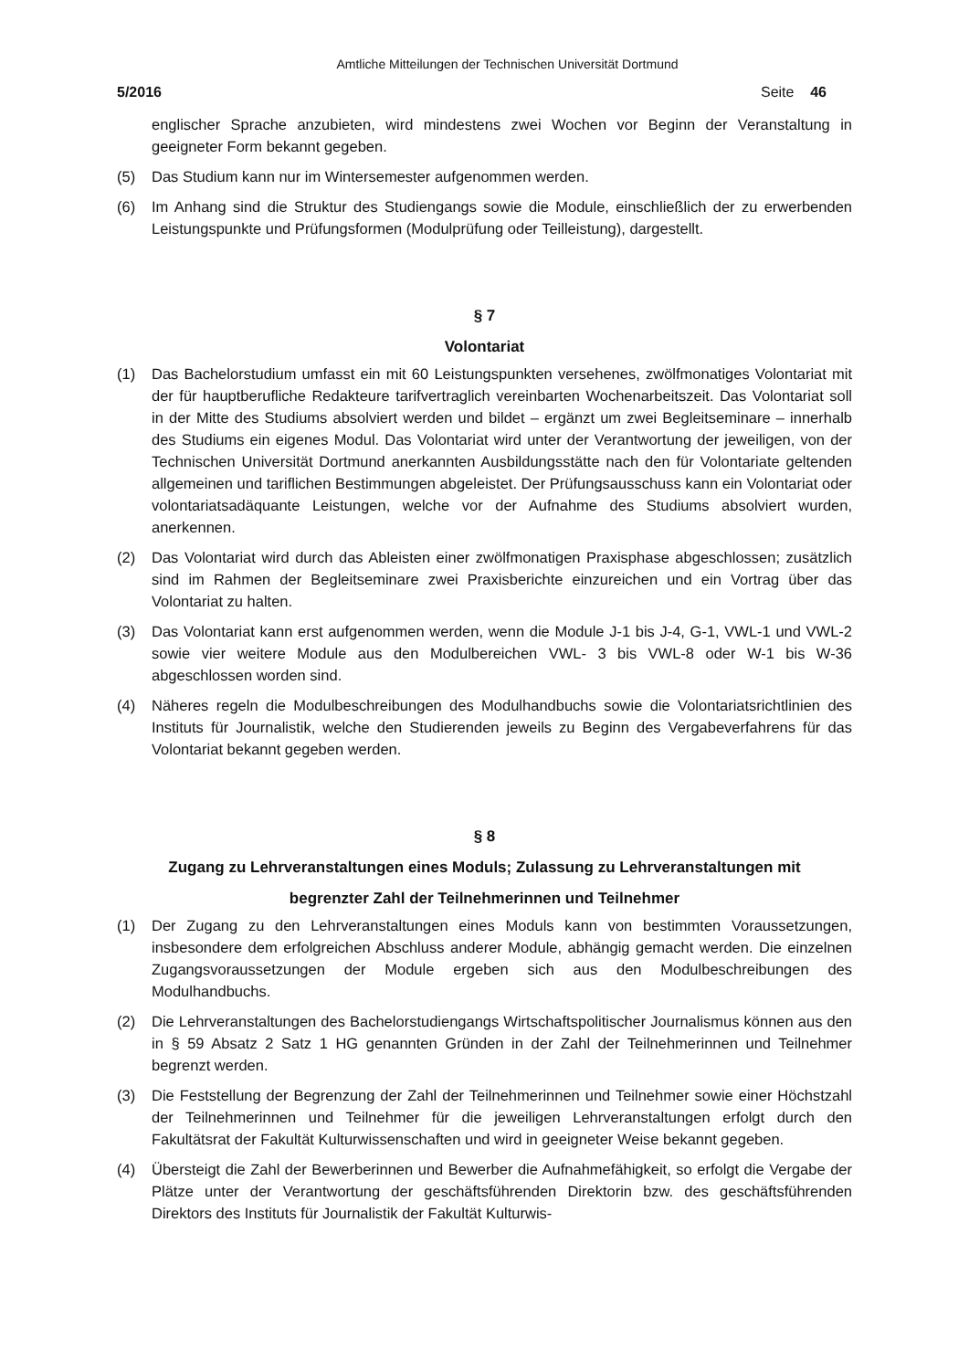Amtliche Mitteilungen der Technischen Universität Dortmund
5/2016 Seite 46
englischer Sprache anzubieten, wird mindestens zwei Wochen vor Beginn der Veranstaltung in geeigneter Form bekannt gegeben.
(5) Das Studium kann nur im Wintersemester aufgenommen werden.
(6) Im Anhang sind die Struktur des Studiengangs sowie die Module, einschließlich der zu erwerbenden Leistungspunkte und Prüfungsformen (Modulprüfung oder Teilleistung), dargestellt.
§ 7
Volontariat
(1) Das Bachelorstudium umfasst ein mit 60 Leistungspunkten versehenes, zwölfmonatiges Volontariat mit der für hauptberufliche Redakteure tarifvertraglich vereinbarten Wochenarbeitszeit. Das Volontariat soll in der Mitte des Studiums absolviert werden und bildet – ergänzt um zwei Begleitseminare – innerhalb des Studiums ein eigenes Modul. Das Volontariat wird unter der Verantwortung der jeweiligen, von der Technischen Universität Dortmund anerkannten Ausbildungsstätte nach den für Volontariate geltenden allgemeinen und tariflichen Bestimmungen abgeleistet. Der Prüfungsausschuss kann ein Volontariat oder volontariatsadäquante Leistungen, welche vor der Aufnahme des Studiums absolviert wurden, anerkennen.
(2) Das Volontariat wird durch das Ableisten einer zwölfmonatigen Praxisphase abgeschlossen; zusätzlich sind im Rahmen der Begleitseminare zwei Praxisberichte einzureichen und ein Vortrag über das Volontariat zu halten.
(3) Das Volontariat kann erst aufgenommen werden, wenn die Module J-1 bis J-4, G-1, VWL-1 und VWL-2 sowie vier weitere Module aus den Modulbereichen VWL- 3 bis VWL-8 oder W-1 bis W-36 abgeschlossen worden sind.
(4) Näheres regeln die Modulbeschreibungen des Modulhandbuchs sowie die Volontariatsrichtlinien des Instituts für Journalistik, welche den Studierenden jeweils zu Beginn des Vergabeverfahrens für das Volontariat bekannt gegeben werden.
§ 8
Zugang zu Lehrveranstaltungen eines Moduls; Zulassung zu Lehrveranstaltungen mit
begrenzter Zahl der Teilnehmerinnen und Teilnehmer
(1) Der Zugang zu den Lehrveranstaltungen eines Moduls kann von bestimmten Voraussetzungen, insbesondere dem erfolgreichen Abschluss anderer Module, abhängig gemacht werden. Die einzelnen Zugangsvoraussetzungen der Module ergeben sich aus den Modulbeschreibungen des Modulhandbuchs.
(2) Die Lehrveranstaltungen des Bachelorstudiengangs Wirtschaftspolitischer Journalismus können aus den in § 59 Absatz 2 Satz 1 HG genannten Gründen in der Zahl der Teilnehmerinnen und Teilnehmer begrenzt werden.
(3) Die Feststellung der Begrenzung der Zahl der Teilnehmerinnen und Teilnehmer sowie einer Höchstzahl der Teilnehmerinnen und Teilnehmer für die jeweiligen Lehrveranstaltungen erfolgt durch den Fakultätsrat der Fakultät Kulturwissenschaften und wird in geeigneter Weise bekannt gegeben.
(4) Übersteigt die Zahl der Bewerberinnen und Bewerber die Aufnahmefähigkeit, so erfolgt die Vergabe der Plätze unter der Verantwortung der geschäftsführenden Direktorin bzw. des geschäftsführenden Direktors des Instituts für Journalistik der Fakultät Kulturwis-